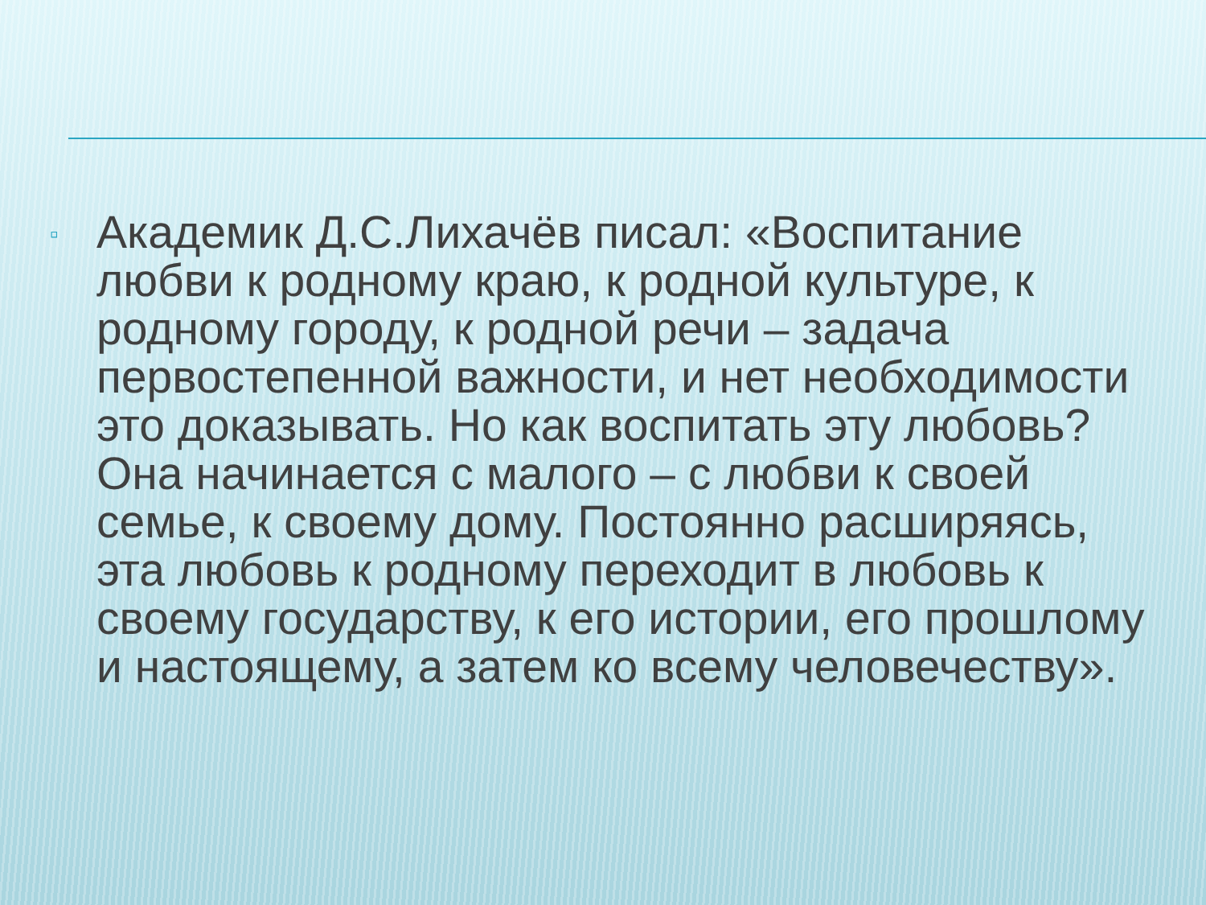▫
Академик Д.С.Лихачёв писал: «Воспитание любви к родному краю, к родной культуре, к родному городу, к родной речи – задача первостепенной важности, и нет необходимости это доказывать. Но как воспитать эту любовь? Она начинается с малого – с любви к своей семье, к своему дому. Постоянно расширяясь, эта любовь к родному переходит в любовь к своему государству, к его истории, его прошлому и настоящему, а затем ко всему человечеству».